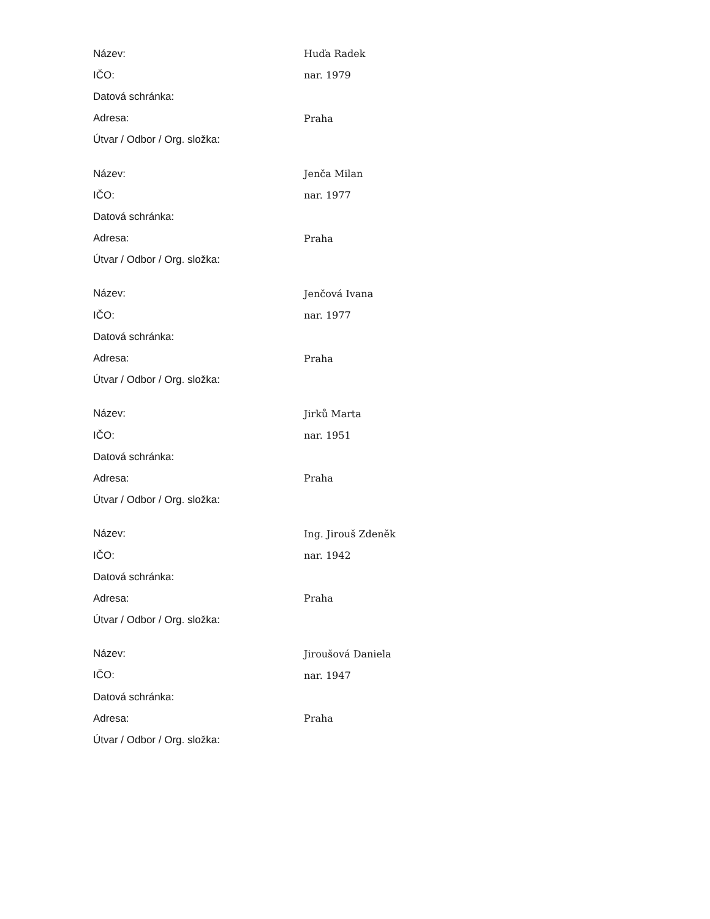| Název: | Huďa Radek |
| IČO: | nar. 1979 |
| Datová schránka: | |
| Adresa: | Praha |
| Útvar / Odbor / Org. složka: | |
| Název: | Jenča Milan |
| IČO: | nar. 1977 |
| Datová schránka: | |
| Adresa: | Praha |
| Útvar / Odbor / Org. složka: | |
| Název: | Jenčová Ivana |
| IČO: | nar. 1977 |
| Datová schránka: | |
| Adresa: | Praha |
| Útvar / Odbor / Org. složka: | |
| Název: | Jirků Marta |
| IČO: | nar. 1951 |
| Datová schránka: | |
| Adresa: | Praha |
| Útvar / Odbor / Org. složka: | |
| Název: | Ing. Jirouš Zdeněk |
| IČO: | nar. 1942 |
| Datová schránka: | |
| Adresa: | Praha |
| Útvar / Odbor / Org. složka: | |
| Název: | Jiroušová Daniela |
| IČO: | nar. 1947 |
| Datová schránka: | |
| Adresa: | Praha |
| Útvar / Odbor / Org. složka: | |